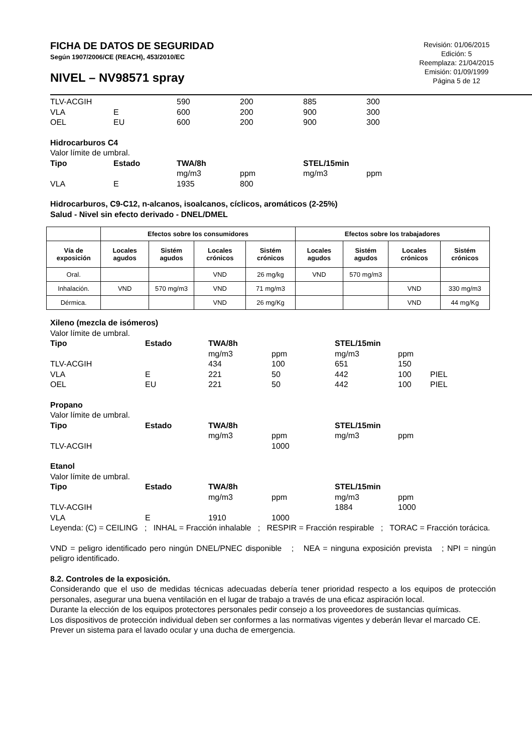FICHA DE DATOS DE SEGURIDAD
Según 1907/2006/CE (REACH), 453/2010/EC
NIVEL – NV98571 spray
Revisión: 01/06/2015
Edición: 5
Reemplaza: 21/04/2015
Emisión: 01/09/1999
Página 5 de 12
| TLV-ACGIH | | 590 | 200 | 885 | 300 |
| VLA | E | 600 | 200 | 900 | 300 |
| OEL | EU | 600 | 200 | 900 | 300 |
Hidrocarburos C4
Valor límite de umbral.
| Tipo | Estado | TWA/8h | | STEL/15min | |
| | | mg/m3 | ppm | mg/m3 | ppm |
| VLA | E | 1935 | 800 | | |
Hidrocarburos, C9-C12, n-alcanos, isoalcanos, cíclicos, aromáticos (2-25%)
Salud - Nivel sin efecto derivado - DNEL/DMEL
| | Efectos sobre los consumidores | | | | Efectos sobre los trabajadores | | | |
| --- | --- | --- | --- | --- | --- | --- | --- | --- |
| Vía de exposición | Locales agudos | Sistém agudos | Locales crónicos | Sistém crónicos | Locales agudos | Sistém agudos | Locales crónicos | Sistém crónicos |
| Oral. | | | VND | 26 mg/kg | VND | 570 mg/m3 | | |
| Inhalación. | VND | 570 mg/m3 | VND | 71 mg/m3 | | | VND | 330 mg/m3 |
| Dérmica. | | | VND | 26 mg/Kg | | | VND | 44 mg/Kg |
Xileno (mezcla de isómeros)
Valor límite de umbral.
| Tipo | Estado | TWA/8h | | STEL/15min | | |
| | | mg/m3 | ppm | mg/m3 | ppm | |
| TLV-ACGIH | | 434 | 100 | 651 | 150 | |
| VLA | E | 221 | 50 | 442 | 100 | PIEL |
| OEL | EU | 221 | 50 | 442 | 100 | PIEL |
Propano
Valor límite de umbral.
| Tipo | Estado | TWA/8h | | STEL/15min | |
| | | mg/m3 | ppm | mg/m3 | ppm |
| TLV-ACGIH | | | 1000 | | |
Etanol
Valor límite de umbral.
| Tipo | Estado | TWA/8h | | STEL/15min | |
| | | mg/m3 | ppm | mg/m3 | ppm |
| TLV-ACGIH | | | | 1884 | 1000 |
| VLA | E | 1910 | 1000 | | |
Leyenda: (C) = CEILING ; INHAL = Fracción inhalable ; RESPIR = Fracción respirable ; TORAC = Fracción torácica.
VND = peligro identificado pero ningún DNEL/PNEC disponible ; NEA = ninguna exposición prevista ; NPI = ningún peligro identificado.
8.2. Controles de la exposición.
Considerando que el uso de medidas técnicas adecuadas debería tener prioridad respecto a los equipos de protección personales, asegurar una buena ventilación en el lugar de trabajo a través de una eficaz aspiración local.
Durante la elección de los equipos protectores personales pedir consejo a los proveedores de sustancias químicas.
Los dispositivos de protección individual deben ser conformes a las normativas vigentes y deberán llevar el marcado CE.
Prever un sistema para el lavado ocular y una ducha de emergencia.